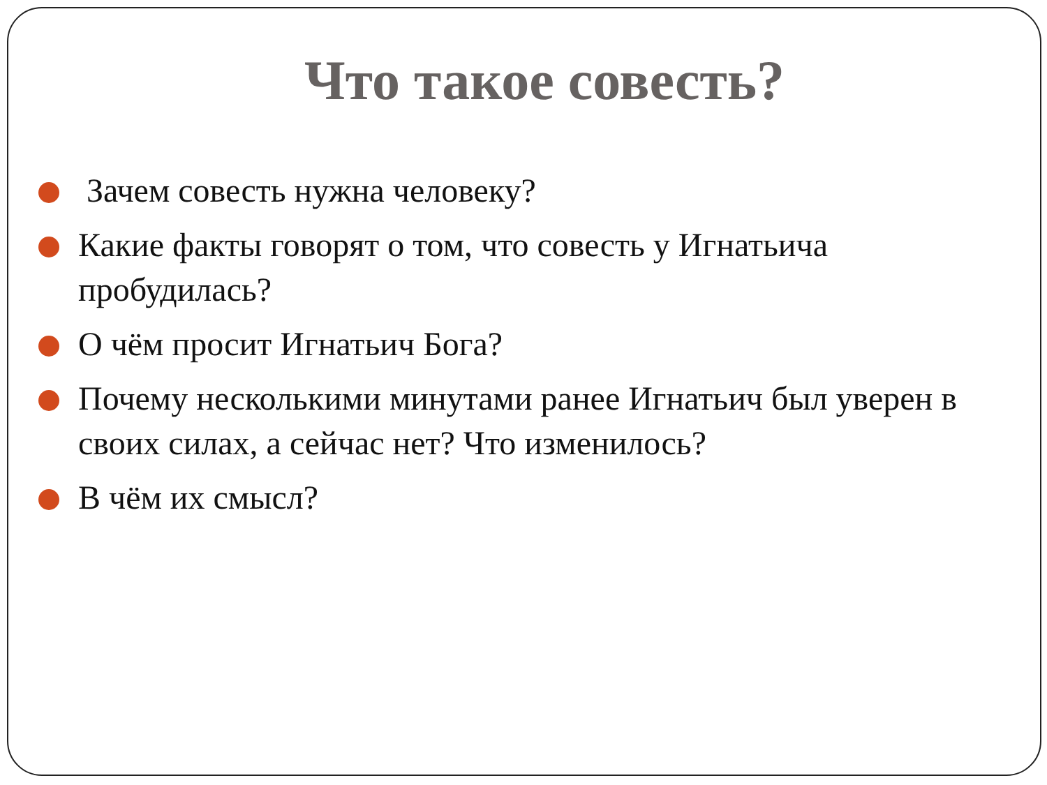Что такое совесть?
Зачем совесть нужна человеку?
Какие факты говорят о том, что совесть у Игнатьича пробудилась?
О чём просит Игнатьич Бога?
Почему несколькими минутами ранее Игнатьич был уверен в своих силах, а сейчас нет? Что изменилось?
В чём их смысл?